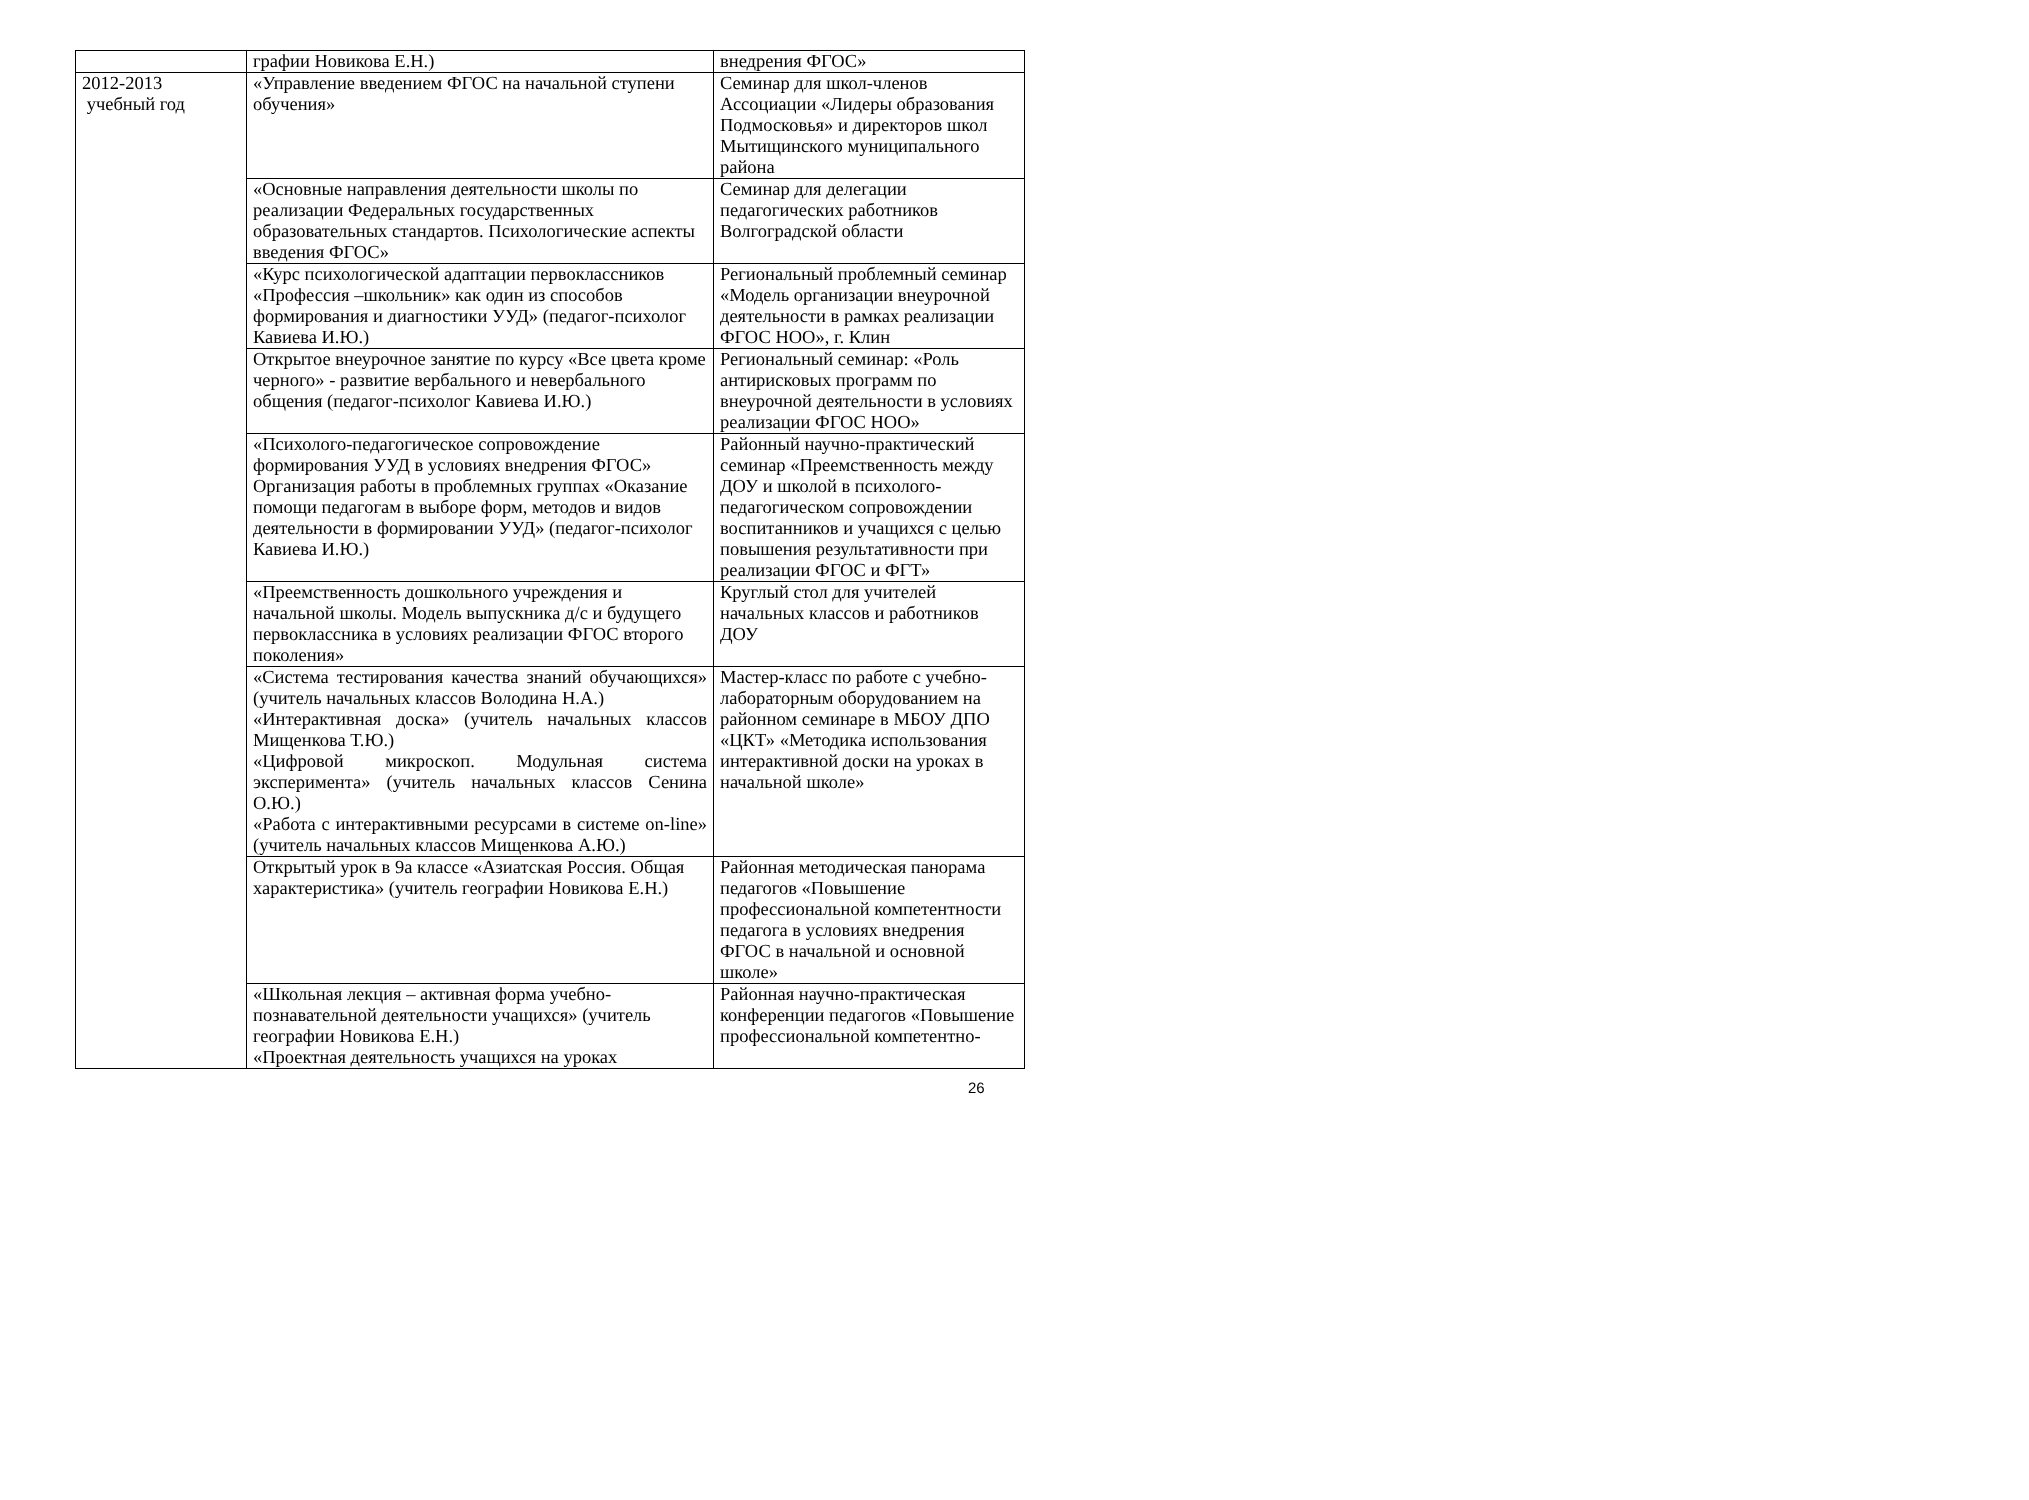| | графии Новикова Е.Н.) | внедрения ФГОС» |
| 2012-2013 учебный год | «Управление введением ФГОС на начальной ступени обучения» | Семинар для школ-членов Ассоциации «Лидеры образования Подмосковья» и директоров школ Мытищинского муниципального района |
| | «Основные направления деятельности школы по реализации Федеральных государственных образовательных стандартов. Психологические аспекты введения ФГОС» | Семинар для делегации педагогических работников Волгоградской области |
| | «Курс психологической адаптации первоклассников «Профессия –школьник» как один из способов формирования и диагностики УУД» (педагог-психолог Кавиева И.Ю.) | Региональный проблемный семинар «Модель организации внеурочной деятельности в рамках реализации ФГОС НОО», г. Клин |
| | Открытое внеурочное занятие по курсу «Все цвета кроме черного» - развитие вербального и невербального общения (педагог-психолог Кавиева И.Ю.) | Региональный семинар: «Роль антирисковых программ по внеурочной деятельности в условиях реализации ФГОС НОО» |
| | «Психолого-педагогическое сопровождение формирования УУД в условиях внедрения ФГОС» Организация работы в проблемных группах «Оказание помощи педагогам в выборе форм, методов и видов деятельности в формировании УУД» (педагог-психолог Кавиева И.Ю.) | Районный научно-практический семинар «Преемственность между ДОУ и школой в психолого-педагогическом сопровождении воспитанников и учащихся с целью повышения результативности при реализации ФГОС и ФГТ» |
| | «Преемственность дошкольного учреждения и начальной школы. Модель выпускника д/с и будущего первоклассника в условиях реализации ФГОС второго поколения» | Круглый стол для учителей начальных классов и работников ДОУ |
| | «Система тестирования качества знаний обучающихся» (учитель начальных классов Володина Н.А.) «Интерактивная доска» (учитель начальных классов Мищенкова Т.Ю.) «Цифровой микроскоп. Модульная система эксперимента» (учитель начальных классов Сенина О.Ю.) «Работа с интерактивными ресурсами в системе on-line» (учитель начальных классов Мищенкова А.Ю.) | Мастер-класс по работе с учебно-лабораторным оборудованием на районном семинаре в МБОУ ДПО «ЦКТ» «Методика использования интерактивной доски на уроках в начальной школе» |
| | Открытый урок в 9а классе «Азиатская Россия. Общая характеристика» (учитель географии Новикова Е.Н.) | Районная методическая панорама педагогов «Повышение профессиональной компетентности педагога в условиях внедрения ФГОС в начальной и основной школе» |
| | «Школьная лекция – активная форма учебно-познавательной деятельности учащихся» (учитель географии Новикова Е.Н.) «Проектная деятельность учащихся на уроках | Районная научно-практическая конференции педагогов «Повышение профессиональной компетентно- |
26